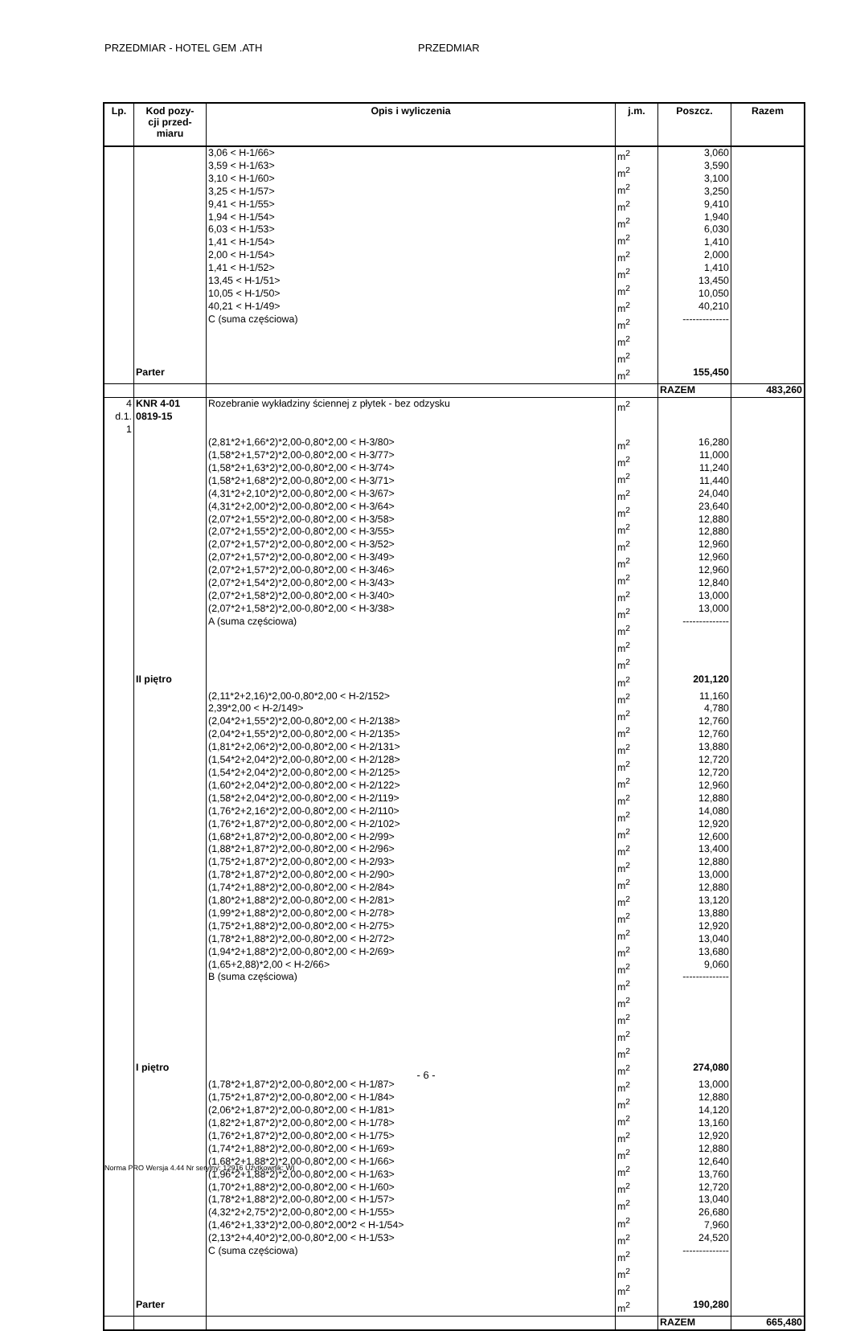PRZEDMIAR - HOTEL GEM .ATH PRZEDMIAR
| Lp. | Kod pozy- cji przed- miaru | Opis i wyliczenia | j.m. | Poszcz. | Razem |
| --- | --- | --- | --- | --- | --- |
| | | 3,06 < H-1/66> 3,59 < H-1/63> 3,10 < H-1/60> 3,25 < H-1/57> 9,41 < H-1/55> 1,94 < H-1/54> 6,03 < H-1/53> 1,41 < H-1/54> 2,00 < H-1/54> 1,41 < H-1/52> 13,45 < H-1/51> 10,05 < H-1/50> 40,21 < H-1/49> C (suma częściowa) | m<sup>2</sup> m<sup>2</sup> m<sup>2</sup> m<sup>2</sup> m<sup>2</sup> m<sup>2</sup> m<sup>2</sup> m<sup>2</sup> m<sup>2</sup> m<sup>2</sup> m<sup>2</sup> m<sup>2</sup> m<sup>2</sup> | 3,060 3,590 3,100 3,250 9,410 1,940 6,030 1,410 2,000 1,410 13,450 10,050 40,210 -------------- | |
| | Parter | | m<sup>2</sup> | 155,450 | |
| | | | | RAZEM | 483,260 |
| 4 d.1. 1 | KNR 4-01 0819-15 | Rozebranie wykładziny ściennej z płytek - bez odzysku | m<sup>2</sup> | | |
| | | (2,81*2+1,66*2)*2,00-0,80*2,00 < H-3/80> (1,58*2+1,57*2)*2,00-0,80*2,00 < H-3/77> (1,58*2+1,63*2)*2,00-0,80*2,00 < H-3/74> (1,58*2+1,68*2)*2,00-0,80*2,00 < H-3/71> (4,31*2+2,10*2)*2,00-0,80*2,00 < H-3/67> (4,31*2+2,00*2)*2,00-0,80*2,00 < H-3/64> (2,07*2+1,55*2)*2,00-0,80*2,00 < H-3/58> (2,07*2+1,55*2)*2,00-0,80*2,00 < H-3/55> (2,07*2+1,57*2)*2,00-0,80*2,00 < H-3/52> (2,07*2+1,57*2)*2,00-0,80*2,00 < H-3/49> (2,07*2+1,57*2)*2,00-0,80*2,00 < H-3/46> (2,07*2+1,54*2)*2,00-0,80*2,00 < H-3/43> (2,07*2+1,58*2)*2,00-0,80*2,00 < H-3/40> (2,07*2+1,58*2)*2,00-0,80*2,00 < H-3/38> A (suma częściowa) | m<sup>2</sup> m<sup>2</sup> m<sup>2</sup> m<sup>2</sup> m<sup>2</sup> m<sup>2</sup> m<sup>2</sup> m<sup>2</sup> m<sup>2</sup> m<sup>2</sup> m<sup>2</sup> m<sup>2</sup> m<sup>2</sup> m<sup>2</sup> | 16,280 11,000 11,240 11,440 24,040 23,640 12,880 12,880 12,960 12,960 12,960 12,840 13,000 13,000 -------------- | |
| | II piętro | | m<sup>2</sup> | 201,120 | |
| | | (2,11*2+2,16)*2,00-0,80*2,00 < H-2/152> 2,39*2,00 < H-2/149> (2,04*2+1,55*2)*2,00-0,80*2,00 < H-2/138> (2,04*2+1,55*2)*2,00-0,80*2,00 < H-2/135> (1,81*2+2,06*2)*2,00-0,80*2,00 < H-2/131> (1,54*2+2,04*2)*2,00-0,80*2,00 < H-2/128> (1,54*2+2,04*2)*2,00-0,80*2,00 < H-2/125> (1,60*2+2,04*2)*2,00-0,80*2,00 < H-2/122> (1,58*2+2,04*2)*2,00-0,80*2,00 < H-2/119> (1,76*2+2,16*2)*2,00-0,80*2,00 < H-2/110> (1,76*2+1,87*2)*2,00-0,80*2,00 < H-2/102> (1,68*2+1,87*2)*2,00-0,80*2,00 < H-2/99> (1,88*2+1,87*2)*2,00-0,80*2,00 < H-2/96> (1,75*2+1,87*2)*2,00-0,80*2,00 < H-2/93> (1,78*2+1,87*2)*2,00-0,80*2,00 < H-2/90> (1,74*2+1,88*2)*2,00-0,80*2,00 < H-2/84> (1,80*2+1,88*2)*2,00-0,80*2,00 < H-2/81> (1,99*2+1,88*2)*2,00-0,80*2,00 < H-2/78> (1,75*2+1,88*2)*2,00-0,80*2,00 < H-2/75> (1,78*2+1,88*2)*2,00-0,80*2,00 < H-2/72> (1,94*2+1,88*2)*2,00-0,80*2,00 < H-2/69> (1,65+2,88)*2,00 < H-2/66> B (suma częściowa) | m<sup>2</sup> m<sup>2</sup> m<sup>2</sup> m<sup>2</sup> m<sup>2</sup> m<sup>2</sup> m<sup>2</sup> m<sup>2</sup> m<sup>2</sup> m<sup>2</sup> m<sup>2</sup> m<sup>2</sup> m<sup>2</sup> m<sup>2</sup> m<sup>2</sup> m<sup>2</sup> m<sup>2</sup> m<sup>2</sup> m<sup>2</sup> m<sup>2</sup> m<sup>2</sup> m<sup>2</sup> | 11,160 4,780 12,760 12,760 13,880 12,720 12,720 12,960 12,880 14,080 12,920 12,600 13,400 12,880 13,000 12,880 13,120 13,880 12,920 13,040 13,680 9,060 -------------- | |
| | I piętro | | m<sup>2</sup> | 274,080 | |
| | | (1,78*2+1,87*2)*2,00-0,80*2,00 < H-1/87> (1,75*2+1,87*2)*2,00-0,80*2,00 < H-1/84> (2,06*2+1,87*2)*2,00-0,80*2,00 < H-1/81> (1,82*2+1,87*2)*2,00-0,80*2,00 < H-1/78> (1,76*2+1,87*2)*2,00-0,80*2,00 < H-1/75> (1,74*2+1,88*2)*2,00-0,80*2,00 < H-1/69> (1,68*2+1,88*2)*2,00-0,80*2,00 < H-1/66> (1,96*2+1,88*2)*2,00-0,80*2,00 < H-1/63> (1,70*2+1,88*2)*2,00-0,80*2,00 < H-1/60> (1,78*2+1,88*2)*2,00-0,80*2,00 < H-1/57> (4,32*2+2,75*2)*2,00-0,80*2,00 < H-1/55> (1,46*2+1,33*2)*2,00-0,80*2,00*2 < H-1/54> (2,13*2+4,40*2)*2,00-0,80*2,00 < H-1/53> C (suma częściowa) | m<sup>2</sup> m<sup>2</sup> m<sup>2</sup> m<sup>2</sup> m<sup>2</sup> m<sup>2</sup> m<sup>2</sup> m<sup>2</sup> m<sup>2</sup> m<sup>2</sup> m<sup>2</sup> m<sup>2</sup> m<sup>2</sup> | 13,000 12,880 14,120 13,160 12,920 12,880 12,640 13,760 12,720 13,040 26,680 7,960 24,520 -------------- | |
| | Parter | | m<sup>2</sup> | 190,280 | |
| | | | | RAZEM | 665,480 |
- 6 -
Norma PRO Wersja 4.44 Nr seryjny: 12916 Użytkownik: WI